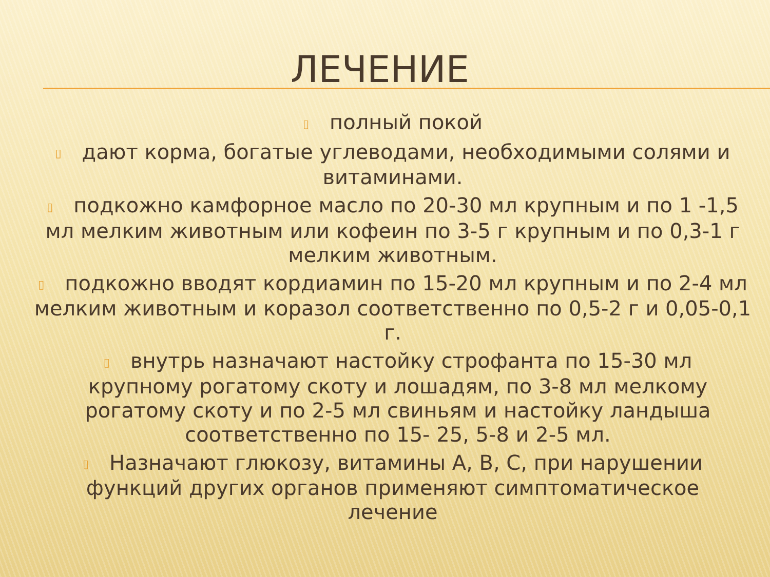ЛЕЧЕНИЕ
▯ полный покой
▯ дают корма, богатые углеводами, необходимыми солями и витаминами.
▯ подкожно камфорное масло по 20-30 мл крупным и по 1 -1,5 мл мелким животным или кофеин по 3-5 г крупным и по 0,3-1 г мелким животным.
▯ подкожно вводят кордиамин по 15-20 мл крупным и по 2-4 мл мелким животным и коразол соответственно по 0,5-2 г и 0,05-0,1 г.
▯ внутрь назначают настойку строфанта по 15-30 мл крупному рогатому скоту и лошадям, по 3-8 мл мелкому рогатому скоту и по 2-5 мл свиньям и настойку ландыша соответственно по 15- 25, 5-8 и 2-5 мл.
▯ Назначают глюкозу, витамины А, В, С, при нарушении функций других органов применяют симптоматическое лечение